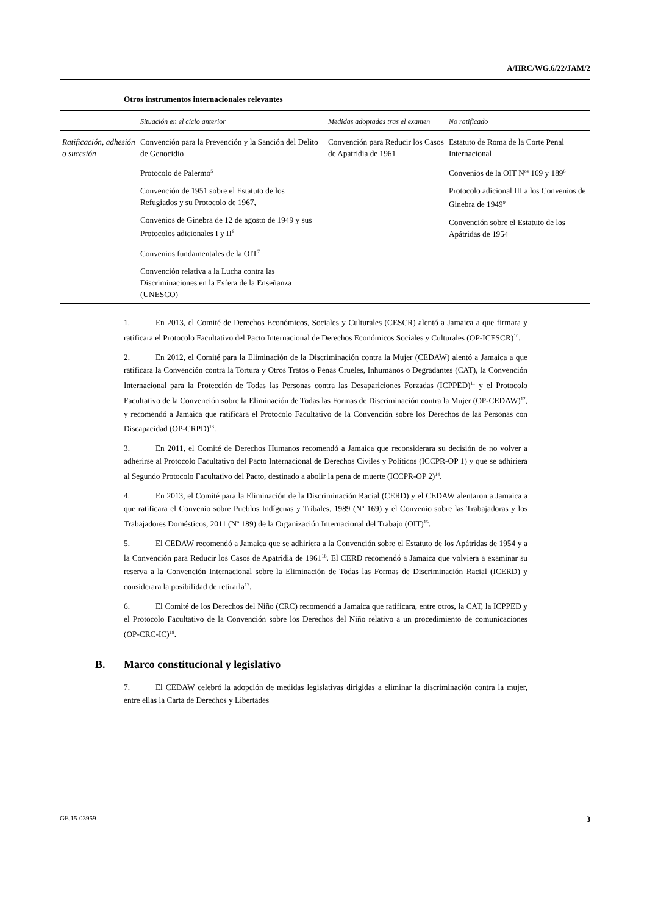A/HRC/WG.6/22/JAM/2
Otros instrumentos internacionales relevantes
| | Situación en el ciclo anterior | Medidas adoptadas tras el examen | No ratificado |
| --- | --- | --- | --- |
| Ratificación, adhesión o sucesión | Convención para la Prevención y la Sanción del Delito de Genocidio Protocolo de Palermo<sup>5</sup> Convención de 1951 sobre el Estatuto de los Refugiados y su Protocolo de 1967, Convenios de Ginebra de 12 de agosto de 1949 y sus Protocolos adicionales I y II<sup>6</sup> Convenios fundamentales de la OIT<sup>7</sup> Convención relativa a la Lucha contra las Discriminaciones en la Esfera de la Enseñanza (UNESCO) | Convención para Reducir los Casos de Apatridia de 1961 | Estatuto de Roma de la Corte Penal Internacional Convenios de la OIT N<sup>os</sup> 169 y 189<sup>8</sup> Protocolo adicional III a los Convenios de Ginebra de 1949<sup>9</sup> Convención sobre el Estatuto de los Apátridas de 1954 |
1. En 2013, el Comité de Derechos Económicos, Sociales y Culturales (CESCR) alentó a Jamaica a que firmara y ratificara el Protocolo Facultativo del Pacto Internacional de Derechos Económicos Sociales y Culturales (OP-ICESCR)<sup>10</sup>.
2. En 2012, el Comité para la Eliminación de la Discriminación contra la Mujer (CEDAW) alentó a Jamaica a que ratificara la Convención contra la Tortura y Otros Tratos o Penas Crueles, Inhumanos o Degradantes (CAT), la Convención Internacional para la Protección de Todas las Personas contra las Desapariciones Forzadas (ICPPED)<sup>11</sup> y el Protocolo Facultativo de la Convención sobre la Eliminación de Todas las Formas de Discriminación contra la Mujer (OP-CEDAW)<sup>12</sup>, y recomendó a Jamaica que ratificara el Protocolo Facultativo de la Convención sobre los Derechos de las Personas con Discapacidad (OP-CRPD)<sup>13</sup>.
3. En 2011, el Comité de Derechos Humanos recomendó a Jamaica que reconsiderara su decisión de no volver a adherirse al Protocolo Facultativo del Pacto Internacional de Derechos Civiles y Políticos (ICCPR-OP 1) y que se adhiriera al Segundo Protocolo Facultativo del Pacto, destinado a abolir la pena de muerte (ICCPR-OP 2)<sup>14</sup>.
4. En 2013, el Comité para la Eliminación de la Discriminación Racial (CERD) y el CEDAW alentaron a Jamaica a que ratificara el Convenio sobre Pueblos Indígenas y Tribales, 1989 (Nº 169) y el Convenio sobre las Trabajadoras y los Trabajadores Domésticos, 2011 (Nº 189) de la Organización Internacional del Trabajo (OIT)<sup>15</sup>.
5. El CEDAW recomendó a Jamaica que se adhiriera a la Convención sobre el Estatuto de los Apátridas de 1954 y a la Convención para Reducir los Casos de Apatridia de 1961<sup>16</sup>. El CERD recomendó a Jamaica que volviera a examinar su reserva a la Convención Internacional sobre la Eliminación de Todas las Formas de Discriminación Racial (ICERD) y considerara la posibilidad de retirarla<sup>17</sup>.
6. El Comité de los Derechos del Niño (CRC) recomendó a Jamaica que ratificara, entre otros, la CAT, la ICPPED y el Protocolo Facultativo de la Convención sobre los Derechos del Niño relativo a un procedimiento de comunicaciones (OP-CRC-IC)<sup>18</sup>.
B. Marco constitucional y legislativo
7. El CEDAW celebró la adopción de medidas legislativas dirigidas a eliminar la discriminación contra la mujer, entre ellas la Carta de Derechos y Libertades
GE.15-03959 3